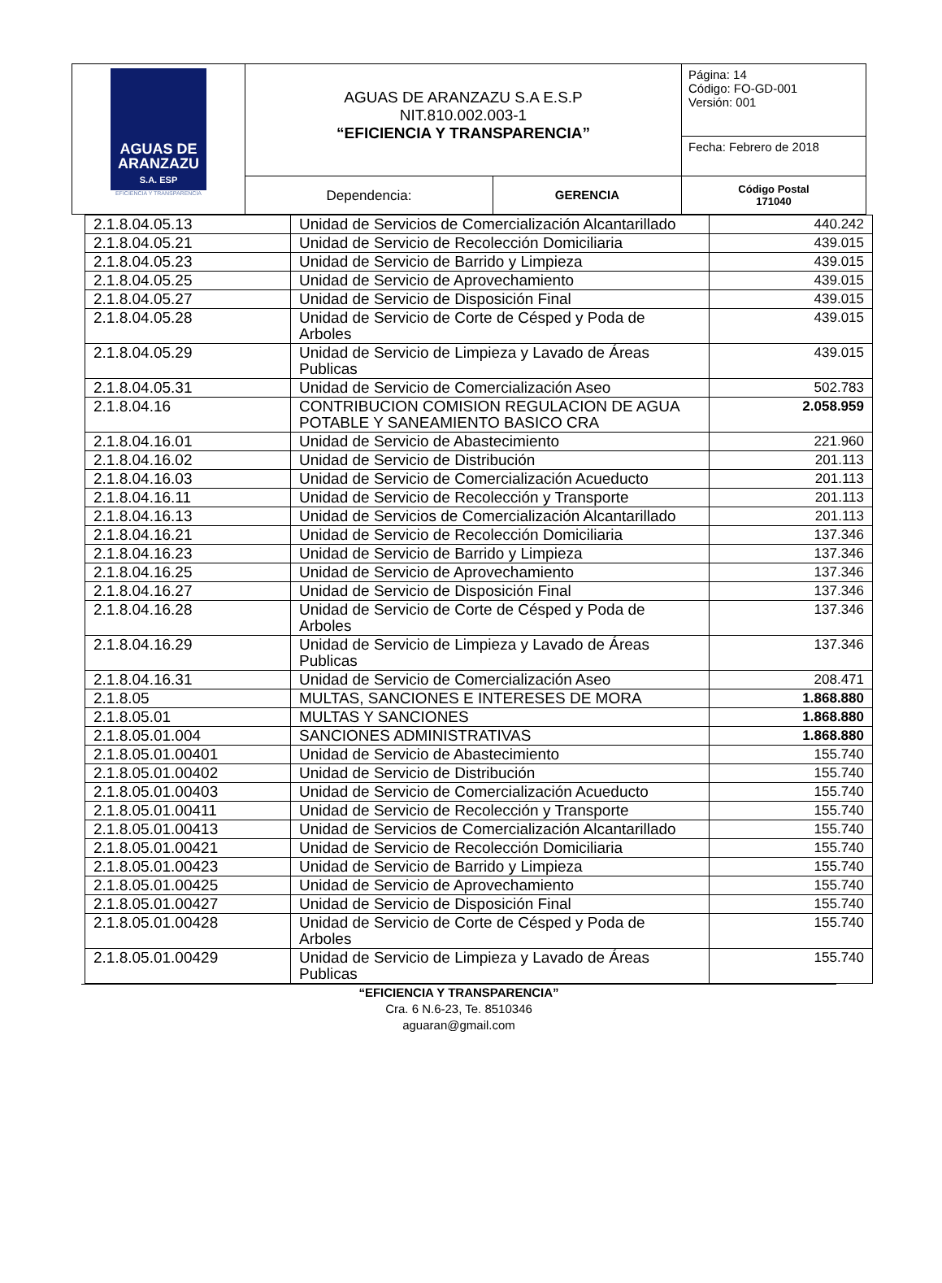| AGUAS DE ARANZAZU S.A. ESP EFICIENCIA Y TRANSPARENCIA | AGUAS DE ARANZAZU S.A E.S.P NIT.810.002.003-1 “EFICIENCIA Y TRANSPARENCIA” | | Página: 14 Código: FO-GD-001 Versión: 001 |
| | | | Fecha: Febrero de 2018 |
| | Dependencia: | GERENCIA | Código Postal 171040 |
| 2.1.8.04.05.13 | Unidad de Servicios de Comercialización Alcantarillado | 440.242 |
| 2.1.8.04.05.21 | Unidad de Servicio de Recolección Domiciliaria | 439.015 |
| 2.1.8.04.05.23 | Unidad de Servicio de Barrido y Limpieza | 439.015 |
| 2.1.8.04.05.25 | Unidad de Servicio de Aprovechamiento | 439.015 |
| 2.1.8.04.05.27 | Unidad de Servicio de Disposición Final | 439.015 |
| 2.1.8.04.05.28 | Unidad de Servicio de Corte de Césped y Poda de Arboles | 439.015 |
| 2.1.8.04.05.29 | Unidad de Servicio de Limpieza y Lavado de Áreas Publicas | 439.015 |
| 2.1.8.04.05.31 | Unidad de Servicio de Comercialización Aseo | 502.783 |
| 2.1.8.04.16 | CONTRIBUCION COMISION REGULACION DE AGUA POTABLE Y SANEAMIENTO BASICO CRA | 2.058.959 |
| 2.1.8.04.16.01 | Unidad de Servicio de Abastecimiento | 221.960 |
| 2.1.8.04.16.02 | Unidad de Servicio de Distribución | 201.113 |
| 2.1.8.04.16.03 | Unidad de Servicio de Comercialización Acueducto | 201.113 |
| 2.1.8.04.16.11 | Unidad de Servicio de Recolección y Transporte | 201.113 |
| 2.1.8.04.16.13 | Unidad de Servicios de Comercialización Alcantarillado | 201.113 |
| 2.1.8.04.16.21 | Unidad de Servicio de Recolección Domiciliaria | 137.346 |
| 2.1.8.04.16.23 | Unidad de Servicio de Barrido y Limpieza | 137.346 |
| 2.1.8.04.16.25 | Unidad de Servicio de Aprovechamiento | 137.346 |
| 2.1.8.04.16.27 | Unidad de Servicio de Disposición Final | 137.346 |
| 2.1.8.04.16.28 | Unidad de Servicio de Corte de Césped y Poda de Arboles | 137.346 |
| 2.1.8.04.16.29 | Unidad de Servicio de Limpieza y Lavado de Áreas Publicas | 137.346 |
| 2.1.8.04.16.31 | Unidad de Servicio de Comercialización Aseo | 208.471 |
| 2.1.8.05 | MULTAS, SANCIONES E INTERESES DE MORA | 1.868.880 |
| 2.1.8.05.01 | MULTAS Y SANCIONES | 1.868.880 |
| 2.1.8.05.01.004 | SANCIONES ADMINISTRATIVAS | 1.868.880 |
| 2.1.8.05.01.00401 | Unidad de Servicio de Abastecimiento | 155.740 |
| 2.1.8.05.01.00402 | Unidad de Servicio de Distribución | 155.740 |
| 2.1.8.05.01.00403 | Unidad de Servicio de Comercialización Acueducto | 155.740 |
| 2.1.8.05.01.00411 | Unidad de Servicio de Recolección y Transporte | 155.740 |
| 2.1.8.05.01.00413 | Unidad de Servicios de Comercialización Alcantarillado | 155.740 |
| 2.1.8.05.01.00421 | Unidad de Servicio de Recolección Domiciliaria | 155.740 |
| 2.1.8.05.01.00423 | Unidad de Servicio de Barrido y Limpieza | 155.740 |
| 2.1.8.05.01.00425 | Unidad de Servicio de Aprovechamiento | 155.740 |
| 2.1.8.05.01.00427 | Unidad de Servicio de Disposición Final | 155.740 |
| 2.1.8.05.01.00428 | Unidad de Servicio de Corte de Césped y Poda de Arboles | 155.740 |
| 2.1.8.05.01.00429 | Unidad de Servicio de Limpieza y Lavado de Áreas Publicas | 155.740 |
“EFICIENCIA Y TRANSPARENCIA”
Cra. 6 N.6-23, Te. 8510346
aguaran@gmail.com